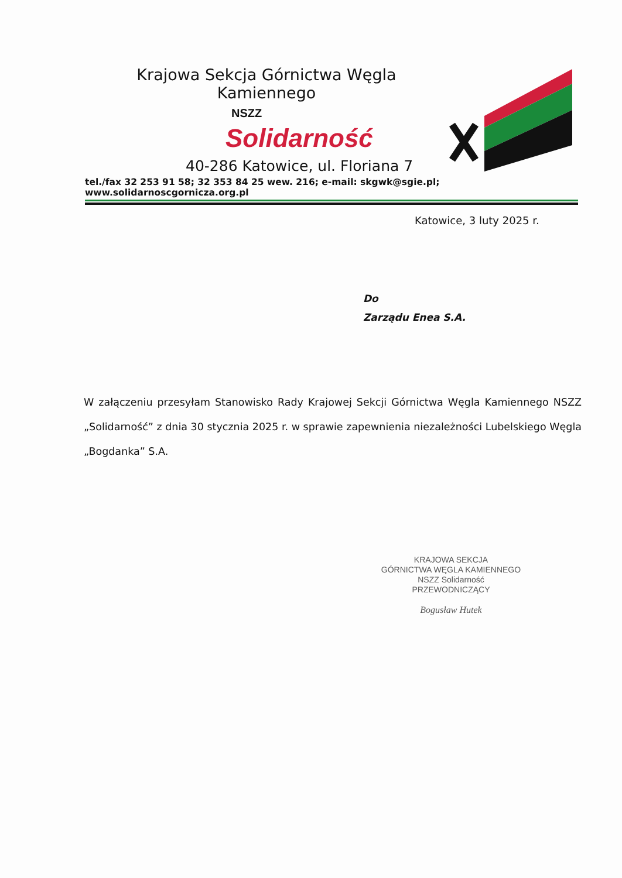Krajowa Sekcja Górnictwa Węgla Kamiennego
NSZZ
Solidarność
40-286 Katowice, ul. Floriana 7
tel./fax 32 253 91 58; 32 353 84 25 wew. 216; e-mail: skgwk@sgie.pl; www.solidarnoscgornicza.org.pl
Katowice, 3 luty 2025 r.
Do
Zarządu Enea S.A.
W załączeniu przesyłam Stanowisko Rady Krajowej Sekcji Górnictwa Węgla Kamiennego NSZZ „Solidarność” z dnia 30 stycznia 2025 r. w sprawie zapewnienia niezależności Lubelskiego Węgla „Bogdanka” S.A.
KRAJOWA SEKCJA
GÓRNICTWA WĘGLA KAMIENNEGO
NSZZ Solidarność
PRZEWODNICZĄCY
Bogusław Hutek